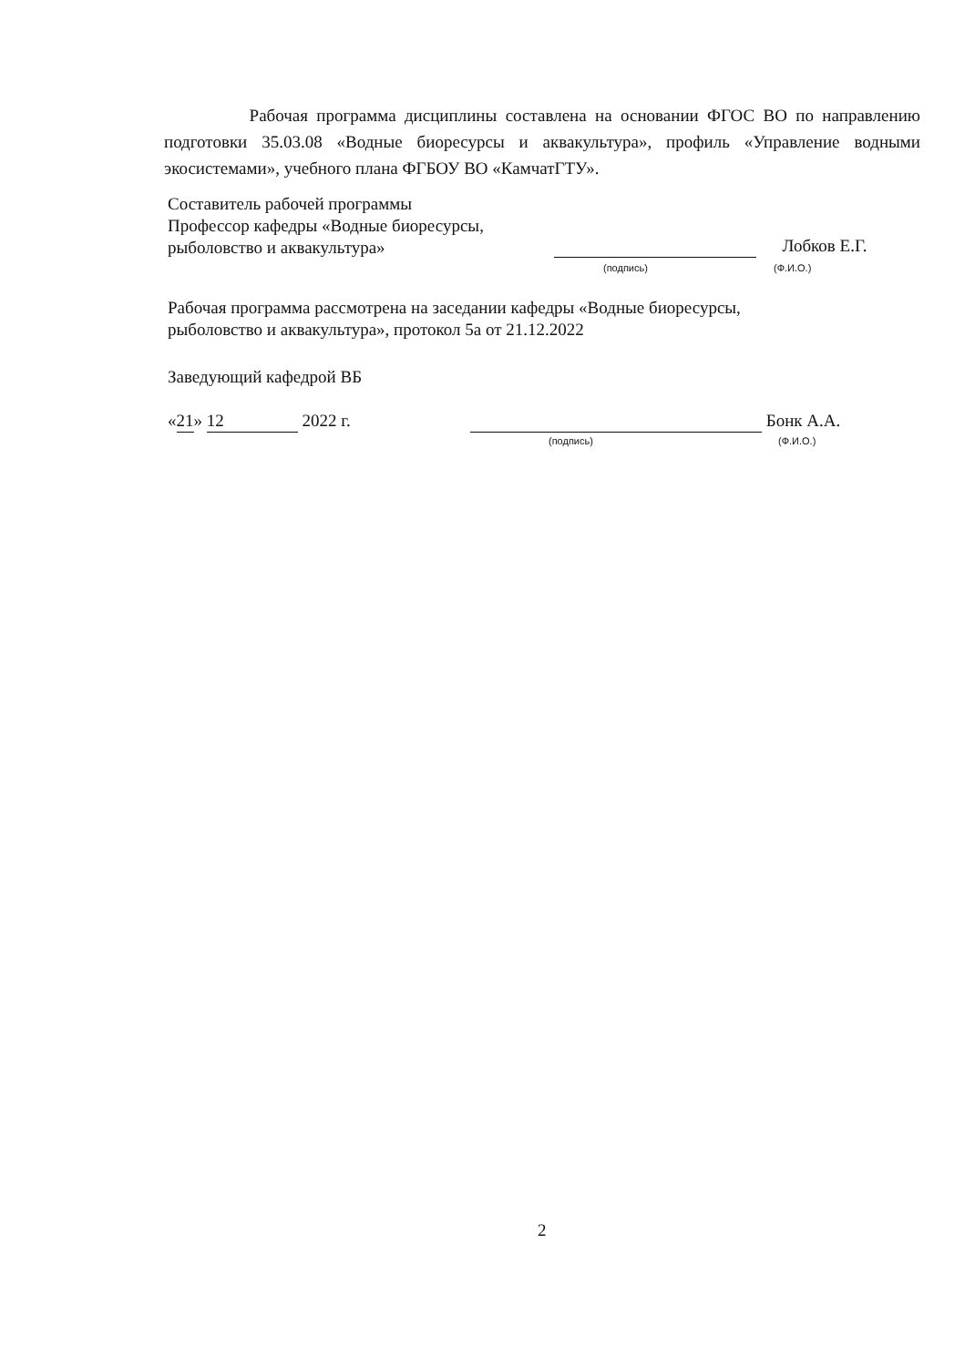Рабочая программа дисциплины составлена на основании ФГОС ВО по направлению подготовки 35.03.08 «Водные биоресурсы и аквакультура», профиль «Управление водными экосистемами», учебного плана ФГБОУ ВО «КамчатГТУ».
Составитель рабочей программы
Профессор кафедры «Водные биоресурсы,
рыболовство и аквакультура»
Лобков Е.Г.
(подпись) (Ф.И.О.)
Рабочая программа рассмотрена на заседании кафедры «Водные биоресурсы,
рыболовство и аквакультура», протокол 5а от 21.12.2022
Заведующий кафедрой ВБ
«21» 12 2022 г. Бонк А.А.
(подпись) (Ф.И.О.)
2